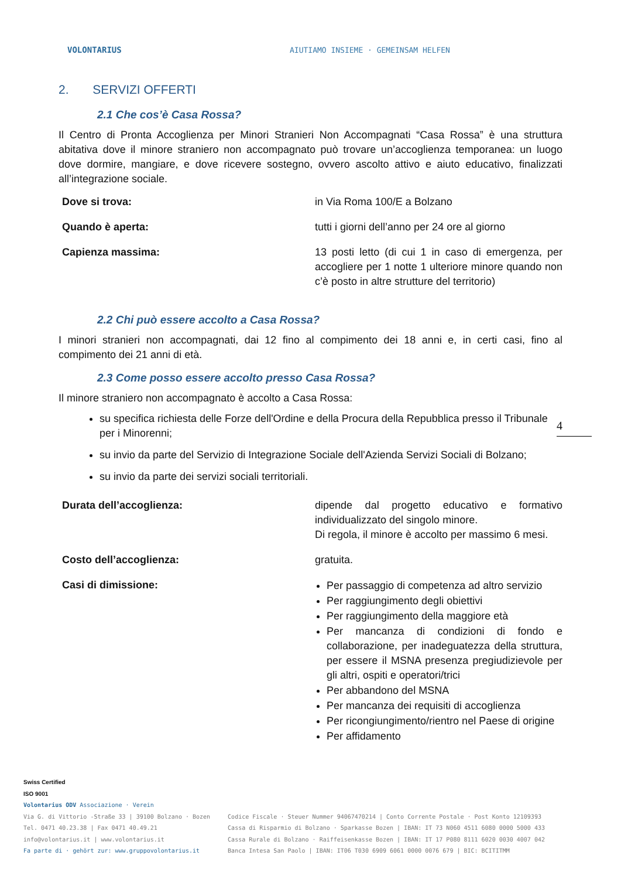VOLONTARIUS
AIUTIAMO INSIEME · GEMEINSAM HELFEN
2. SERVIZI OFFERTI
2.1 Che cos’è Casa Rossa?
Il Centro di Pronta Accoglienza per Minori Stranieri Non Accompagnati “Casa Rossa” è una struttura abitativa dove il minore straniero non accompagnato può trovare un’accoglienza temporanea: un luogo dove dormire, mangiare, e dove ricevere sostegno, ovvero ascolto attivo e aiuto educativo, finalizzati all’integrazione sociale.
Dove si trova: in Via Roma 100/E a Bolzano
Quando è aperta: tutti i giorni dell’anno per 24 ore al giorno
Capienza massima: 13 posti letto (di cui 1 in caso di emergenza, per accogliere per 1 notte 1 ulteriore minore quando non c’è posto in altre strutture del territorio)
2.2 Chi può essere accolto a Casa Rossa?
I minori stranieri non accompagnati, dai 12 fino al compimento dei 18 anni e, in certi casi, fino al compimento dei 21 anni di età.
2.3 Come posso essere accolto presso Casa Rossa?
Il minore straniero non accompagnato è accolto a Casa Rossa:
su specifica richiesta delle Forze dell'Ordine e della Procura della Repubblica presso il Tribunale per i Minorenni;
su invio da parte del Servizio di Integrazione Sociale dell'Azienda Servizi Sociali di Bolzano;
su invio da parte dei servizi sociali territoriali.
Durata dell’accoglienza: dipende dal progetto educativo e formativo individualizzato del singolo minore.
Di regola, il minore è accolto per massimo 6 mesi.
Costo dell’accoglienza: gratuita.
Casi di dimissione: Per passaggio di competenza ad altro servizio
Per raggiungimento degli obiettivi
Per raggiungimento della maggiore età
Per mancanza di condizioni di fondo e collaborazione, per inadeguatezza della struttura, per essere il MSNA presenza pregiudizievole per gli altri, ospiti e operatori/trici
Per abbandono del MSNA
Per mancanza dei requisiti di accoglienza
Per ricongiungimento/rientro nel Paese di origine
Per affidamento
4
Swiss Certified
ISO 9001
Volontarius ODV Associazione · Verein
Via G. di Vittorio -Straße 33 | 39100 Bolzano · Bozen
Tel. 0471 40.23.38 | Fax 0471 40.49.21
info@volontarius.it | www.volontarius.it
Fa parte di · gehört zur: www.gruppovolontarius.it
Codice Fiscale · Steuer Nummer 94067470214 | Conto Corrente Postale · Post Konto 12109393
Cassa di Risparmio di Bolzano · Sparkasse Bozen | IBAN: IT 73 N060 4511 6080 0000 5000 433
Cassa Rurale di Bolzano · Raiffeisenkasse Bozen | IBAN: IT 17 P080 8111 6020 0030 4007 042
Banca Intesa San Paolo | IBAN: IT06 T030 6909 6061 0000 0076 679 | BIC: BCITITMM